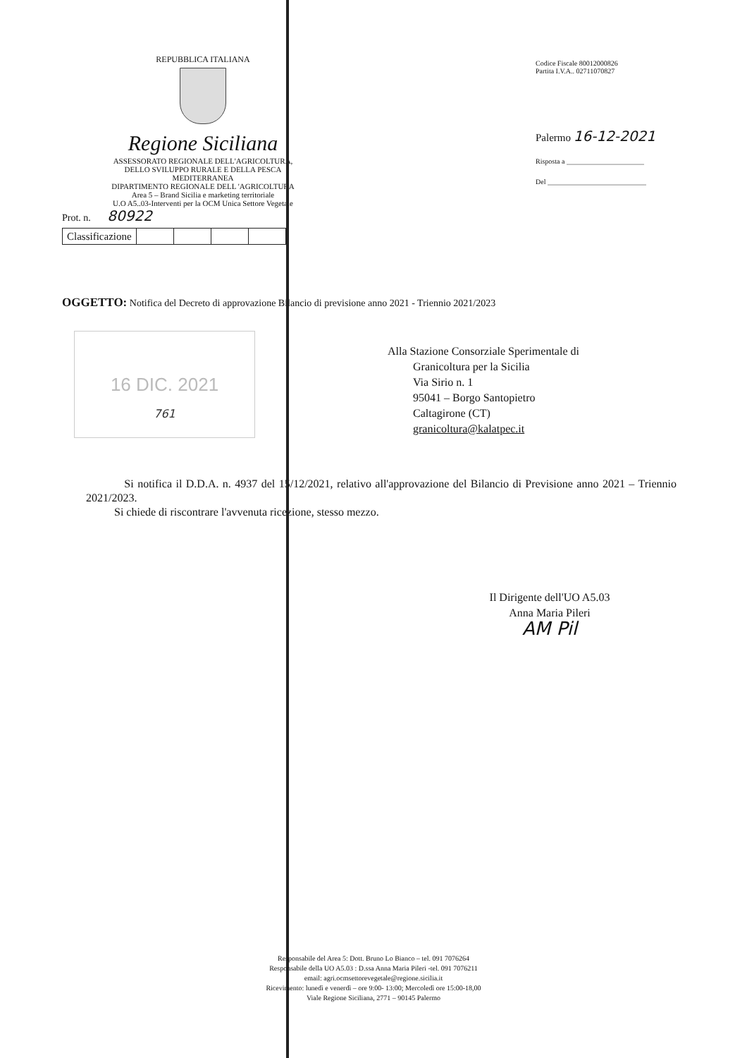REPUBBLICA ITALIANA
Regione Siciliana
ASSESSORATO REGIONALE DELL'AGRICOLTURA,
DELLO SVILUPPO RURALE E DELLA PESCA
MEDITERRANEA
DIPARTIMENTO REGIONALE DELL 'AGRICOLTURA
Area 5 – Brand Sicilia e marketing territoriale
U.O A5..03-Interventi per la OCM Unica Settore Vegetale
Prot. n. 80922
| Classificazione | | | | |
Codice Fiscale 80012000826
Partita I.V.A.. 02711070827
Palermo 16-12-2021
Risposta a ______________________
Del ____________________________
OGGETTO: Notifica del Decreto di approvazione Bilancio di previsione anno 2021 - Triennio 2021/2023
Alla Stazione Consorziale Sperimentale di
Granicoltura per la Sicilia
Via Sirio n. 1
95041 – Borgo Santopietro
Caltagirone (CT)
granicoltura@kalatpec.it
16 DIC. 2021
761
Si notifica il D.D.A. n. 4937 del 15/12/2021, relativo all'approvazione del Bilancio di Previsione anno 2021 – Triennio 2021/2023.
Si chiede di riscontrare l'avvenuta ricezione, stesso mezzo.
Il Dirigente dell'UO A5.03
Anna Maria Pileri
AM Pil
Responsabile del Area 5: Dott. Bruno Lo Bianco – tel. 091 7076264
Responsabile della UO A5.03 : D.ssa Anna Maria Pileri -tel. 091 7076211
email: agri.ocmsettorevegetale@regione.sicilia.it
Ricevimento: lunedì e venerdì – ore 9:00- 13:00; Mercoledì ore 15:00-18,00
Viale Regione Siciliana, 2771 – 90145 Palermo